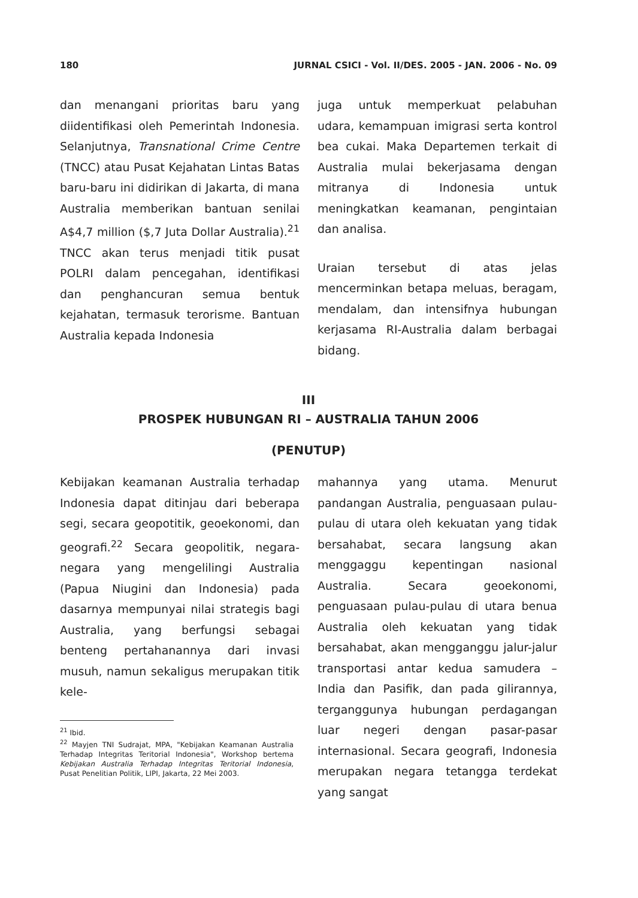180 JURNAL CSICI - Vol. II/DES. 2005 - JAN. 2006 - No. 09
dan menangani prioritas baru yang diidentifikasi oleh Pemerintah Indonesia. Selanjutnya, Transnational Crime Centre (TNCC) atau Pusat Kejahatan Lintas Batas baru-baru ini didirikan di Jakarta, di mana Australia memberikan bantuan senilai A$4,7 million ($,7 Juta Dollar Australia).<sup>21</sup> TNCC akan terus menjadi titik pusat POLRI dalam pencegahan, identifikasi dan penghancuran semua bentuk kejahatan, termasuk terorisme. Bantuan Australia kepada Indonesia
juga untuk memperkuat pelabuhan udara, kemampuan imigrasi serta kontrol bea cukai. Maka Departemen terkait di Australia mulai bekerjasama dengan mitranya di Indonesia untuk meningkatkan keamanan, pengintaian dan analisa.
Uraian tersebut di atas jelas mencerminkan betapa meluas, beragam, mendalam, dan intensifnya hubungan kerjasama RI-Australia dalam berbagai bidang.
III
PROSPEK HUBUNGAN RI – AUSTRALIA TAHUN 2006
(PENUTUP)
Kebijakan keamanan Australia terhadap Indonesia dapat ditinjau dari beberapa segi, secara geopotitik, geoekonomi, dan geografi.<sup>22</sup> Secara geopolitik, negara-negara yang mengelilingi Australia (Papua Niugini dan Indonesia) pada dasarnya mempunyai nilai strategis bagi Australia, yang berfungsi sebagai benteng pertahanannya dari invasi musuh, namun sekaligus merupakan titik kele-
<sup>21</sup> Ibid.
<sup>22</sup> Mayjen TNI Sudrajat, MPA, "Kebijakan Keamanan Australia Terhadap Integritas Teritorial Indonesia", Workshop bertema Kebijakan Australia Terhadap Integritas Teritorial Indonesia, Pusat Penelitian Politik, LIPI, Jakarta, 22 Mei 2003.
mahannya yang utama. Menurut pandangan Australia, penguasaan pulau-pulau di utara oleh kekuatan yang tidak bersahabat, secara langsung akan menggaggu kepentingan nasional Australia. Secara geoekonomi, penguasaan pulau-pulau di utara benua Australia oleh kekuatan yang tidak bersahabat, akan mengganggu jalur-jalur transportasi antar kedua samudera – India dan Pasifik, dan pada gilirannya, terganggunya hubungan perdagangan luar negeri dengan pasar-pasar internasional. Secara geografi, Indonesia merupakan negara tetangga terdekat yang sangat